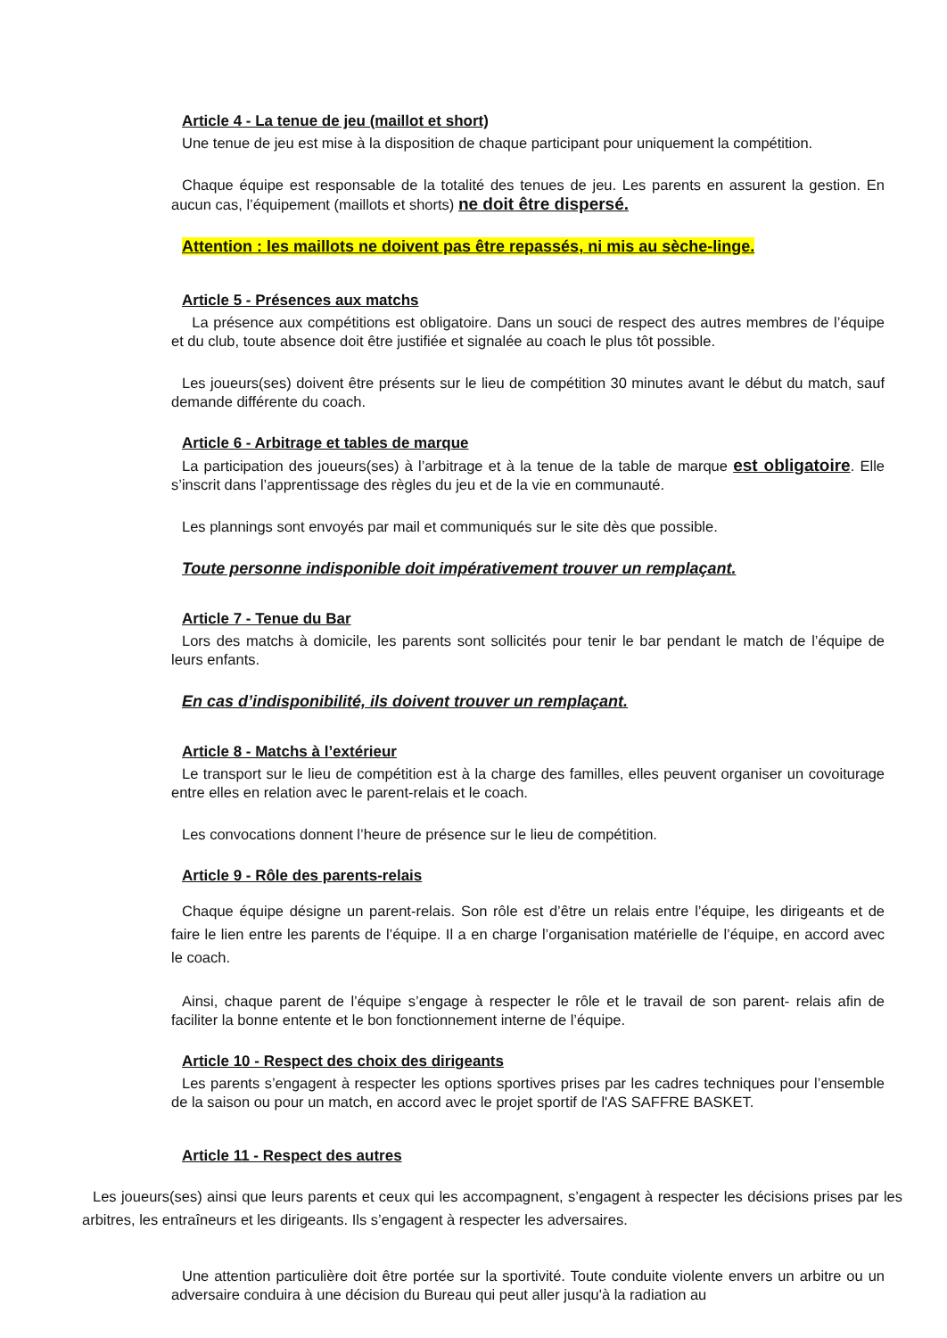Article 4 - La tenue de jeu (maillot et short)
Une tenue de jeu est mise à la disposition de chaque participant pour uniquement la compétition.
Chaque équipe est responsable de la totalité des tenues de jeu. Les parents en assurent la gestion. En aucun cas, l’équipement (maillots et shorts) ne doit être dispersé.
Attention : les maillots ne doivent pas être repassés, ni mis au sèche-linge.
Article 5 - Présences aux matchs
La présence aux compétitions est obligatoire. Dans un souci de respect des autres membres de l’équipe et du club, toute absence doit être justifiée et signalée au coach le plus tôt possible.
Les joueurs(ses) doivent être présents sur le lieu de compétition 30 minutes avant le début du match, sauf demande différente du coach.
Article 6 - Arbitrage et tables de marque
La participation des joueurs(ses) à l’arbitrage et à la tenue de la table de marque est obligatoire. Elle s’inscrit dans l’apprentissage des règles du jeu et de la vie en communauté.
Les plannings sont envoyés par mail et communiqués sur le site dès que possible.
Toute personne indisponible doit impérativement trouver un remplaçant.
Article 7 - Tenue du Bar
Lors des matchs à domicile, les parents sont sollicités pour tenir le bar pendant le match de l’équipe de leurs enfants.
En cas d’indisponibilité, ils doivent trouver un remplaçant.
Article 8 - Matchs à l’extérieur
Le transport sur le lieu de compétition est à la charge des familles, elles peuvent organiser un covoiturage entre elles en relation avec le parent-relais et le coach.
Les convocations donnent l’heure de présence sur le lieu de compétition.
Article 9 - Rôle des parents-relais
Chaque équipe désigne un parent-relais. Son rôle est d’être un relais entre l’équipe, les dirigeants et de faire le lien entre les parents de l’équipe. Il a en charge l’organisation matérielle de l’équipe, en accord avec le coach.
Ainsi, chaque parent de l’équipe s’engage à respecter le rôle et le travail de son parent- relais afin de faciliter la bonne entente et le bon fonctionnement interne de l’équipe.
Article 10 - Respect des choix des dirigeants
Les parents s’engagent à respecter les options sportives prises par les cadres techniques pour l’ensemble de la saison ou pour un match, en accord avec le projet sportif de l'AS SAFFRE BASKET.
Article 11 - Respect des autres
Les joueurs(ses) ainsi que leurs parents et ceux qui les accompagnent, s’engagent à respecter les décisions prises par les arbitres, les entraîneurs et les dirigeants. Ils s’engagent à respecter les adversaires.
Une attention particulière doit être portée sur la sportivité. Toute conduite violente envers un arbitre ou un adversaire conduira à une décision du Bureau qui peut aller jusqu'à la radiation au